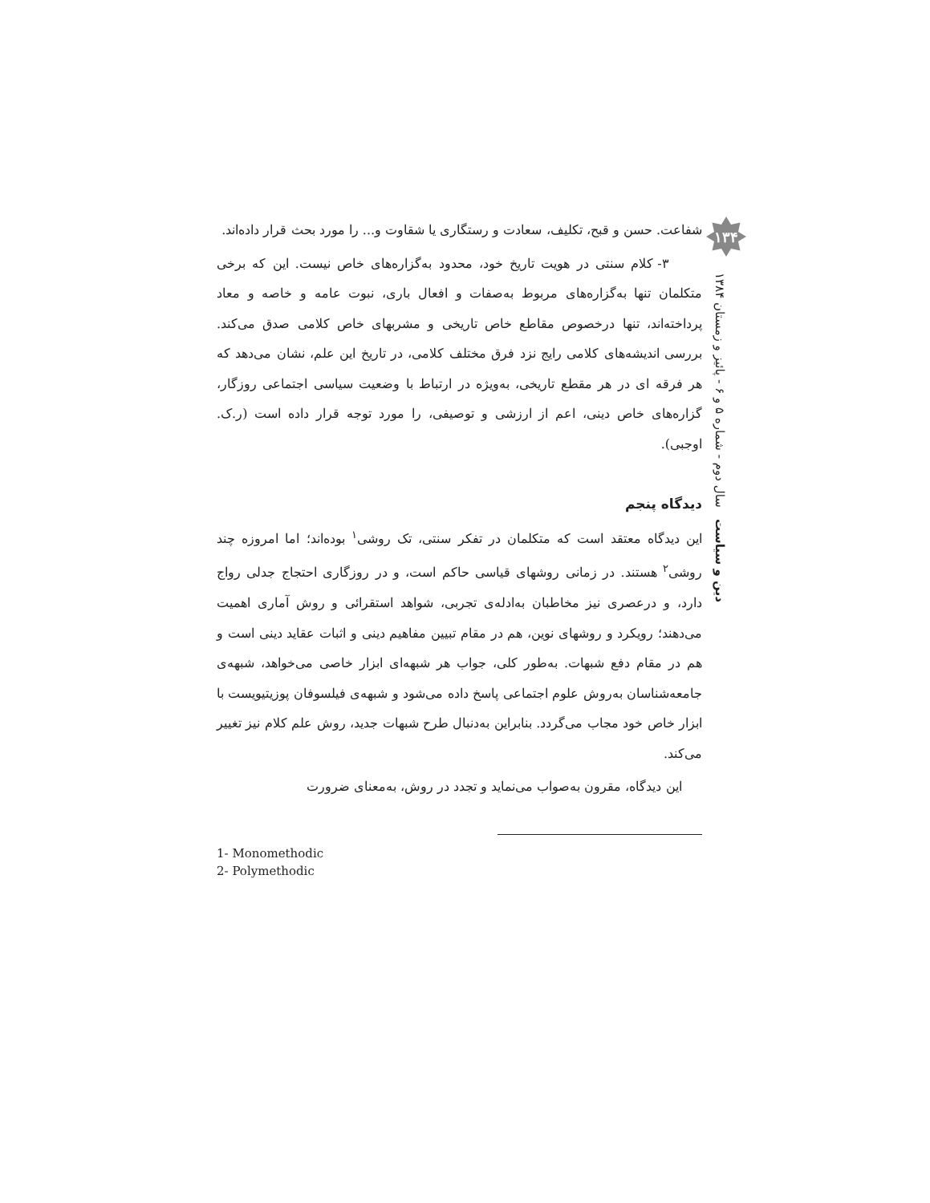شفاعت. حسن و قبح، تکلیف، سعادت و رستگاری یا شقاوت و... را مورد بحث قرار داده‌اند.
۳- کلام سنتی در هویت تاریخ خود، محدود به‌گزاره‌های خاص نیست. این که برخی متکلمان تنها به‌گزاره‌های مربوط به‌صفات و افعال باری، نبوت عامه و خاصه و معاد پرداخته‌اند، تنها درخصوص مقاطع خاص تاریخی و مشربهای خاص کلامی صدق می‌کند. بررسی اندیشه‌های کلامی رایج نزد فرق مختلف کلامی، در تاریخ این علم، نشان می‌دهد که هر فرقه ای در هر مقطع تاریخی، به‌ویژه در ارتباط با وضعیت سیاسی اجتماعی روزگار، گزاره‌های خاص دینی، اعم از ارزشی و توصیفی، را مورد توجه قرار داده است (ر.ک. اوجبی).
دیدگاه پنجم
این دیدگاه معتقد است که متکلمان در تفکر سنتی، تک روشی<sup>۱</sup> بوده‌اند؛ اما امروزه چند روشی<sup>۲</sup> هستند. در زمانی روشهای قیاسی حاکم است، و در روزگاری احتجاج جدلی رواج دارد، و درعصری نیز مخاطبان به‌ادله‌ی تجربی، شواهد استقرائی و روش آماری اهمیت می‌دهند؛ رویکرد و روشهای نوین، هم در مقام تبیین مفاهیم دینی و اثبات عقاید دینی است و هم در مقام دفع شبهات. به‌طور کلی، جواب هر شبهه‌ای ابزار خاصی می‌خواهد، شبهه‌ی جامعه‌شناسان به‌روش علوم اجتماعی پاسخ داده می‌شود و شبهه‌ی فیلسوفان پوزیتیویست با ابزار خاص خود مجاب می‌گردد. بنابراین به‌دنبال طرح شبهات جدید، روش علم کلام نیز تغییر می‌کند.
این دیدگاه، مقرون به‌صواب می‌نماید و تجدد در روش، به‌معنای ضرورت
1- Monomethodic
2- Polymethodic
۱۳۴
دین و سیاست سال دوم - شماره ۵ و ۶ - پائیز و زمستان ۱۳۸۴